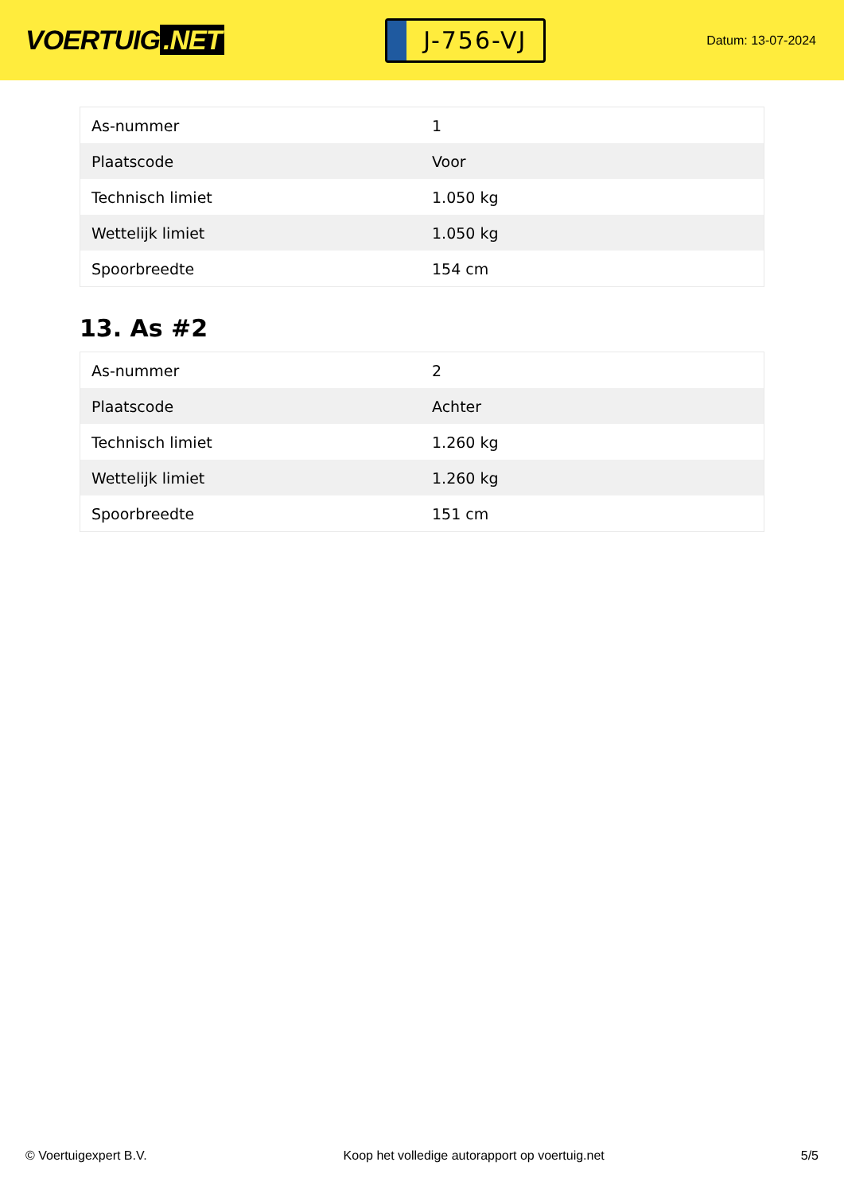VOERTUIG.NET
J-756-VJ
Datum: 13-07-2024
| As-nummer | 1 |
| Plaatscode | Voor |
| Technisch limiet | 1.050 kg |
| Wettelijk limiet | 1.050 kg |
| Spoorbreedte | 154 cm |
13. As #2
| As-nummer | 2 |
| Plaatscode | Achter |
| Technisch limiet | 1.260 kg |
| Wettelijk limiet | 1.260 kg |
| Spoorbreedte | 151 cm |
© Voertuigexpert B.V. Koop het volledige autorapport op voertuig.net 5/5